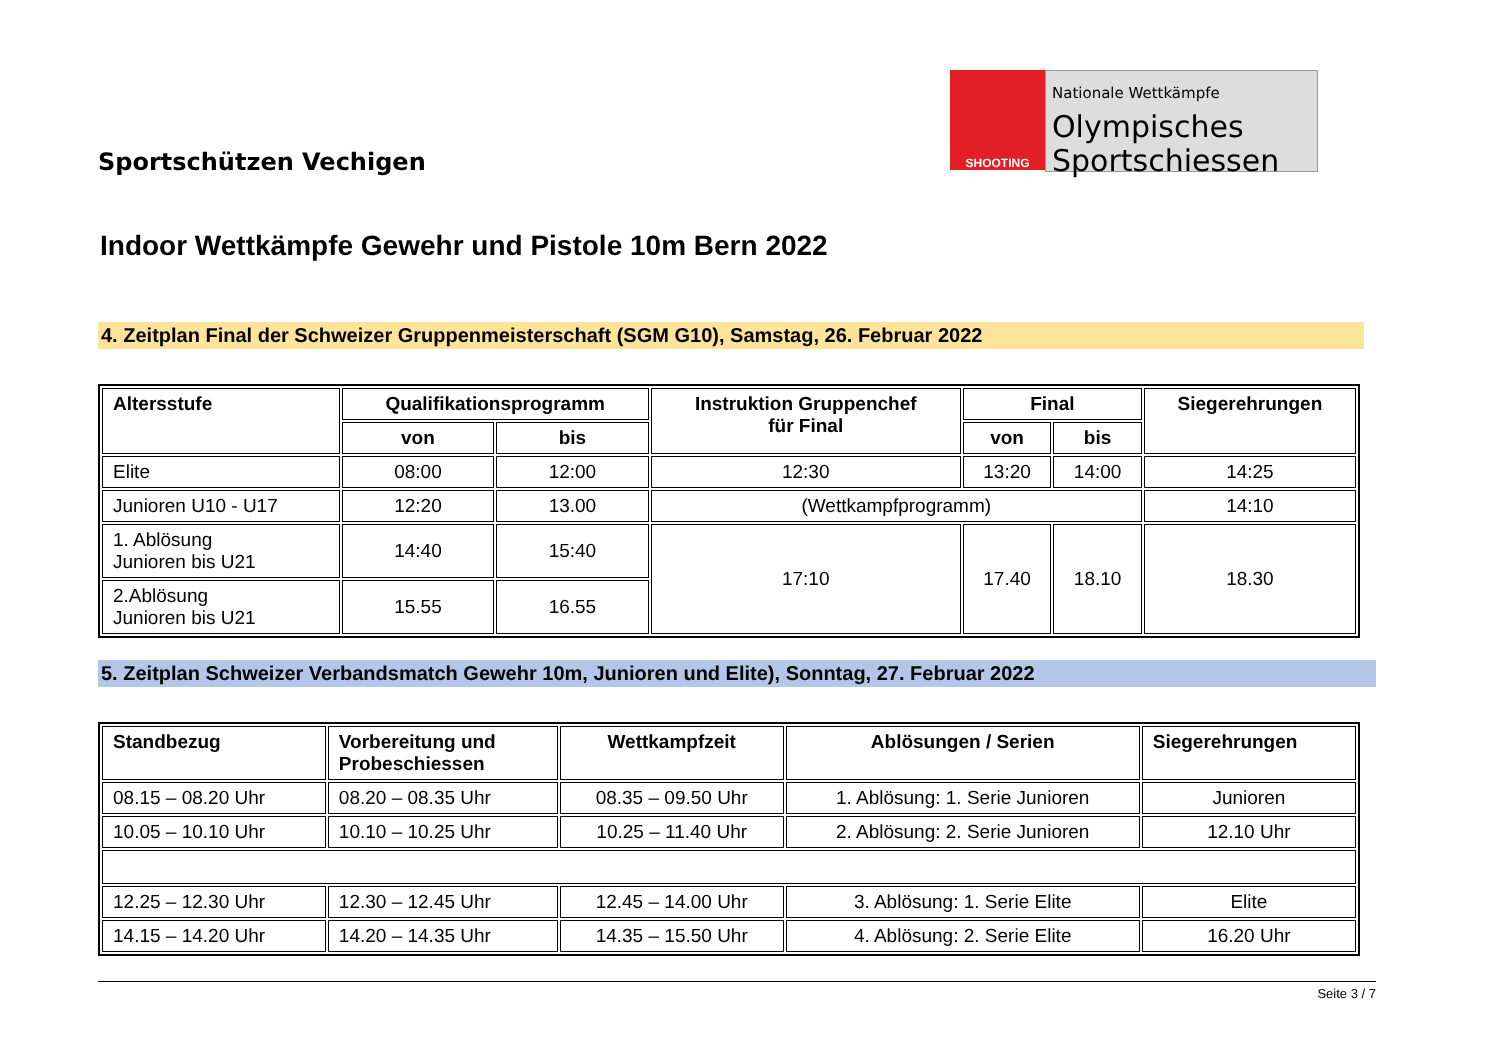Sportschützen Vechigen
SHOOTING
Nationale Wettkämpfe
Olympisches
Sportschiessen
Indoor Wettkämpfe Gewehr und Pistole 10m Bern 2022
4. Zeitplan Final der Schweizer Gruppenmeisterschaft (SGM G10), Samstag, 26. Februar 2022
| Altersstufe | Qualifikationsprogramm | | Instruktion Gruppenchef für Final | Final | | Siegerehrungen |
| --- | --- | --- | --- | --- | --- | --- |
| | von | bis | | von | bis | |
| Elite | 08:00 | 12:00 | 12:30 | 13:20 | 14:00 | 14:25 |
| Junioren U10 - U17 | 12:20 | 13.00 | (Wettkampfprogramm) | | | 14:10 |
| 1. Ablösung Junioren bis U21 | 14:40 | 15:40 | 17:10 | 17.40 | 18.10 | 18.30 |
| 2.Ablösung Junioren bis U21 | 15.55 | 16.55 | | | | |
5. Zeitplan Schweizer Verbandsmatch Gewehr 10m, Junioren und Elite), Sonntag, 27. Februar 2022
| Standbezug | Vorbereitung und Probeschiessen | Wettkampfzeit | Ablösungen / Serien | Siegerehrungen |
| --- | --- | --- | --- | --- |
| 08.15 – 08.20 Uhr | 08.20 – 08.35 Uhr | 08.35 – 09.50 Uhr | 1. Ablösung: 1. Serie Junioren | Junioren |
| 10.05 – 10.10 Uhr | 10.10 – 10.25 Uhr | 10.25 – 11.40 Uhr | 2. Ablösung: 2. Serie Junioren | 12.10 Uhr |
| 12.25 – 12.30 Uhr | 12.30 – 12.45 Uhr | 12.45 – 14.00 Uhr | 3. Ablösung: 1. Serie Elite | Elite |
| 14.15 – 14.20 Uhr | 14.20 – 14.35 Uhr | 14.35 – 15.50 Uhr | 4. Ablösung: 2. Serie Elite | 16.20 Uhr |
Seite 3 / 7